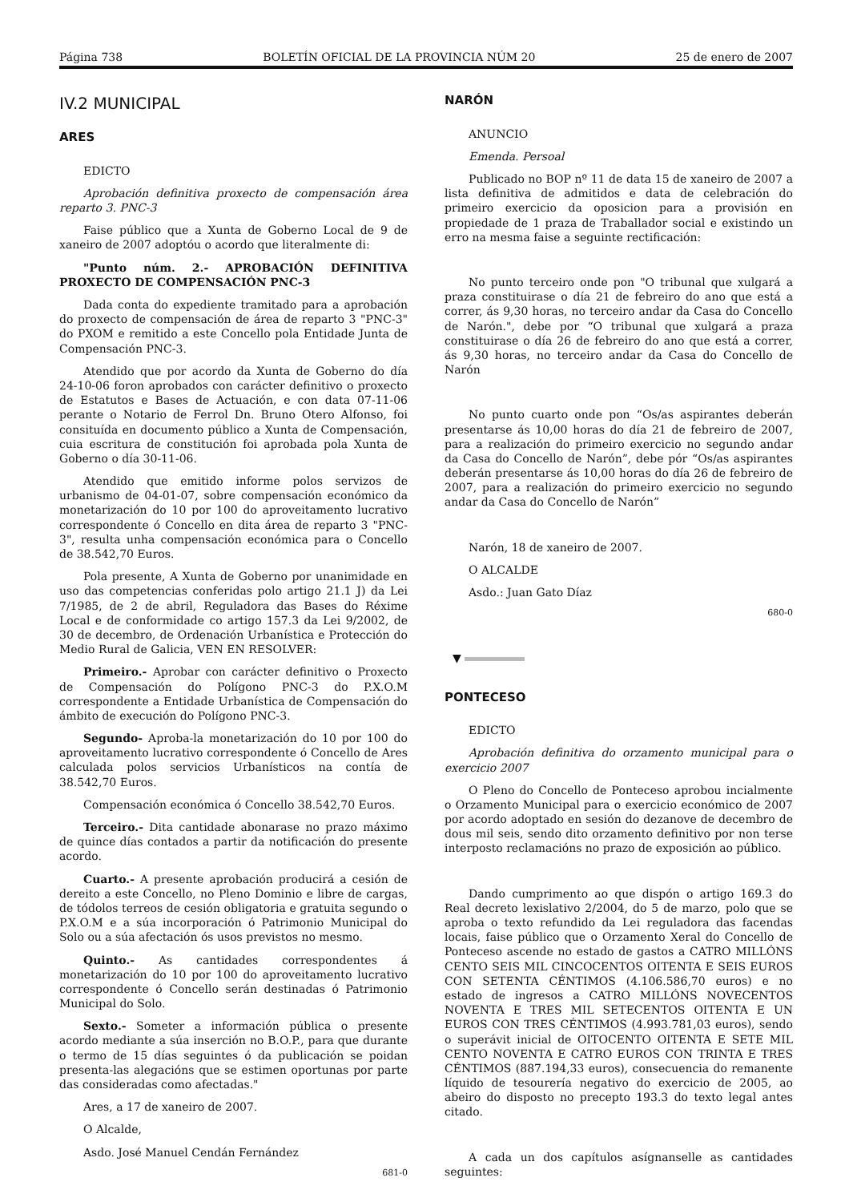Página 738 BOLETÍN OFICIAL DE LA PROVINCIA NÚM 20 25 de enero de 2007
IV.2 MUNICIPAL
ARES
EDICTO
Aprobación definitiva proxecto de compensación área reparto 3. PNC-3
Faise público que a Xunta de Goberno Local de 9 de xaneiro de 2007 adoptóu o acordo que literalmente di:
"Punto núm. 2.- APROBACIÓN DEFINITIVA PROXECTO DE COMPENSACIÓN PNC-3
Dada conta do expediente tramitado para a aprobación do proxecto de compensación de área de reparto 3 "PNC-3" do PXOM e remitido a este Concello pola Entidade Junta de Compensación PNC-3.
Atendido que por acordo da Xunta de Goberno do día 24-10-06 foron aprobados con carácter definitivo o proxecto de Estatutos e Bases de Actuación, e con data 07-11-06 perante o Notario de Ferrol Dn. Bruno Otero Alfonso, foi consituída en documento público a Xunta de Compensación, cuia escritura de constitución foi aprobada pola Xunta de Goberno o día 30-11-06.
Atendido que emitido informe polos servizos de urbanismo de 04-01-07, sobre compensación económico da monetarización do 10 por 100 do aproveitamento lucrativo correspondente ó Concello en dita área de reparto 3 "PNC-3", resulta unha compensación económica para o Concello de 38.542,70 Euros.
Pola presente, A Xunta de Goberno por unanimidade en uso das competencias conferidas polo artigo 21.1 J) da Lei 7/1985, de 2 de abril, Reguladora das Bases do Réxime Local e de conformidade co artigo 157.3 da Lei 9/2002, de 30 de decembro, de Ordenación Urbanística e Protección do Medio Rural de Galicia, VEN EN RESOLVER:
Primeiro.- Aprobar con carácter definitivo o Proxecto de Compensación do Polígono PNC-3 do P.X.O.M correspondente a Entidade Urbanística de Compensación do ámbito de execución do Polígono PNC-3.
Segundo- Aproba-la monetarización do 10 por 100 do aproveitamento lucrativo correspondente ó Concello de Ares calculada polos servicios Urbanísticos na contía de 38.542,70 Euros.
Compensación económica ó Concello 38.542,70 Euros.
Terceiro.- Dita cantidade abonarase no prazo máximo de quince días contados a partir da notificación do presente acordo.
Cuarto.- A presente aprobación producirá a cesión de dereito a este Concello, no Pleno Dominio e libre de cargas, de tódolos terreos de cesión obligatoria e gratuita segundo o P.X.O.M e a súa incorporación ó Patrimonio Municipal do Solo ou a súa afectación ós usos previstos no mesmo.
Quinto.- As cantidades correspondentes á monetarización do 10 por 100 do aproveitamento lucrativo correspondente ó Concello serán destinadas ó Patrimonio Municipal do Solo.
Sexto.- Someter a información pública o presente acordo mediante a súa inserción no B.O.P., para que durante o termo de 15 días seguintes ó da publicación se poidan presenta-las alegacións que se estimen oportunas por parte das consideradas como afectadas."
Ares, a 17 de xaneiro de 2007.
O Alcalde,
Asdo. José Manuel Cendán Fernández
681-0
NARÓN
ANUNCIO
Emenda. Persoal
Publicado no BOP nº 11 de data 15 de xaneiro de 2007 a lista definitiva de admitidos e data de celebración do primeiro exercicio da oposicion para a provisión en propiedade de 1 praza de Traballador social e existindo un erro na mesma faise a seguinte rectificación:
No punto terceiro onde pon "O tribunal que xulgará a praza constituirase o día 21 de febreiro do ano que está a correr, ás 9,30 horas, no terceiro andar da Casa do Concello de Narón.", debe por “O tribunal que xulgará a praza constituirase o día 26 de febreiro do ano que está a correr, ás 9,30 horas, no terceiro andar da Casa do Concello de Narón
No punto cuarto onde pon “Os/as aspirantes deberán presentarse ás 10,00 horas do día 21 de febreiro de 2007, para a realización do primeiro exercicio no segundo andar da Casa do Concello de Narón”, debe pór “Os/as aspirantes deberán presentarse ás 10,00 horas do día 26 de febreiro de 2007, para a realización do primeiro exercicio no segundo andar da Casa do Concello de Narón”
Narón, 18 de xaneiro de 2007.
O ALCALDE
Asdo.: Juan Gato Díaz
680-0
▼
PONTECESO
EDICTO
Aprobación definitiva do orzamento municipal para o exercicio 2007
O Pleno do Concello de Ponteceso aprobou incialmente o Orzamento Municipal para o exercicio económico de 2007 por acordo adoptado en sesión do dezanove de decembro de dous mil seis, sendo dito orzamento definitivo por non terse interposto reclamacións no prazo de exposición ao público.
Dando cumprimento ao que dispón o artigo 169.3 do Real decreto lexislativo 2/2004, do 5 de marzo, polo que se aproba o texto refundido da Lei reguladora das facendas locais, faise público que o Orzamento Xeral do Concello de Ponteceso ascende no estado de gastos a CATRO MILLÓNS CENTO SEIS MIL CINCOCENTOS OITENTA E SEIS EUROS CON SETENTA CÉNTIMOS (4.106.586,70 euros) e no estado de ingresos a CATRO MILLÓNS NOVECENTOS NOVENTA E TRES MIL SETECENTOS OITENTA E UN EUROS CON TRES CÉNTIMOS (4.993.781,03 euros), sendo o superávit inicial de OITOCENTO OITENTA E SETE MIL CENTO NOVENTA E CATRO EUROS CON TRINTA E TRES CÉNTIMOS (887.194,33 euros), consecuencia do remanente líquido de tesourería negativo do exercicio de 2005, ao abeiro do disposto no precepto 193.3 do texto legal antes citado.
A cada un dos capítulos asígnanselle as cantidades seguintes: